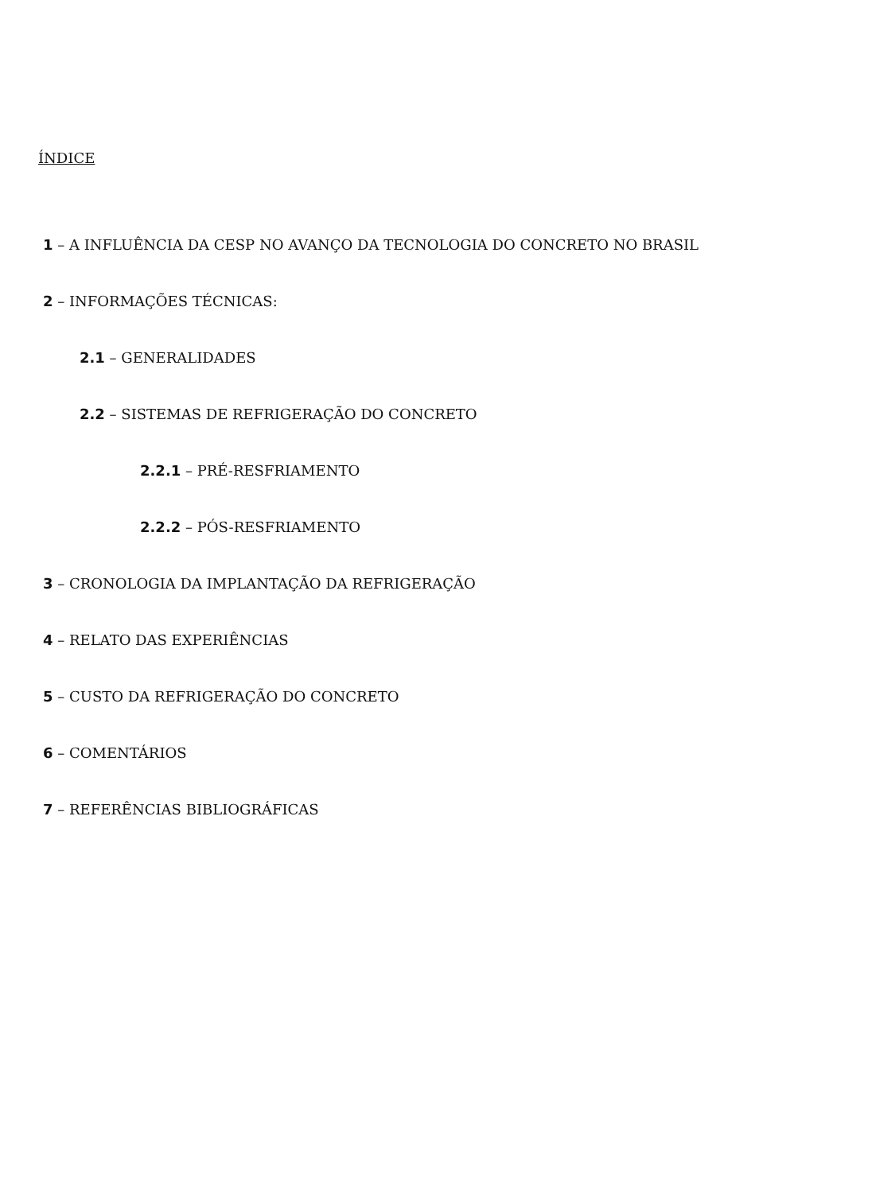ÍNDICE
1 – A INFLUÊNCIA DA CESP NO AVANÇO DA TECNOLOGIA DO CONCRETO NO BRASIL
2 – INFORMAÇÕES TÉCNICAS:
2.1 – GENERALIDADES
2.2 – SISTEMAS DE REFRIGERAÇÃO DO CONCRETO
2.2.1 – PRÉ-RESFRIAMENTO
2.2.2 – PÓS-RESFRIAMENTO
3 – CRONOLOGIA DA IMPLANTAÇÃO DA REFRIGERAÇÃO
4 – RELATO DAS EXPERIÊNCIAS
5 – CUSTO DA REFRIGERAÇÃO DO CONCRETO
6 – COMENTÁRIOS
7 – REFERÊNCIAS BIBLIOGRÁFICAS